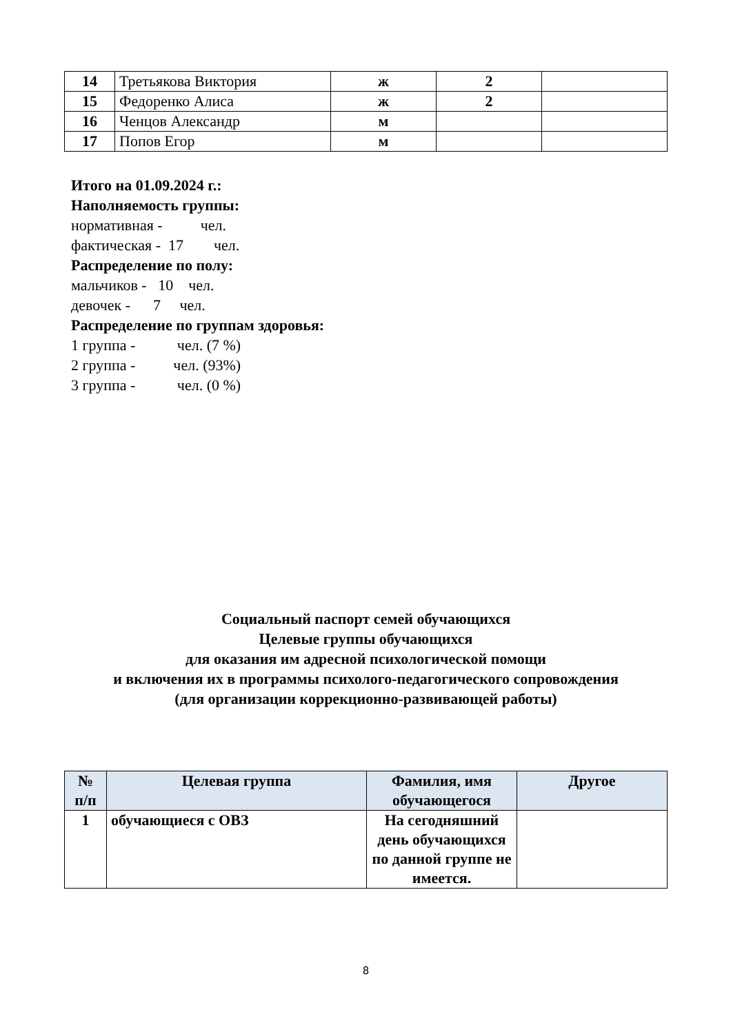| 14 | Третьякова Виктория | ж | 2 | |
| 15 | Федоренко Алиса | ж | 2 | |
| 16 | Ченцов Александр | м | | |
| 17 | Попов Егор | м | | |
Итого на 01.09.2024 г.:
Наполняемость группы:
нормативная - чел.
фактическая - 17 чел.
Распределение по полу:
мальчиков - 10 чел.
девочек - 7 чел.
Распределение по группам здоровья:
1 группа - чел. (7 %)
2 группа - чел. (93%)
3 группа - чел. (0 %)
Социальный паспорт семей обучающихся
Целевые группы обучающихся
для оказания им адресной психологической помощи
и включения их в программы психолого-педагогического сопровождения
(для организации коррекционно-развивающей работы)
| № п/п | Целевая группа | Фамилия, имя обучающегося | Другое |
| --- | --- | --- | --- |
| 1 | обучающиеся с ОВЗ | На сегодняшний день обучающихся по данной группе не имеется. | |
8